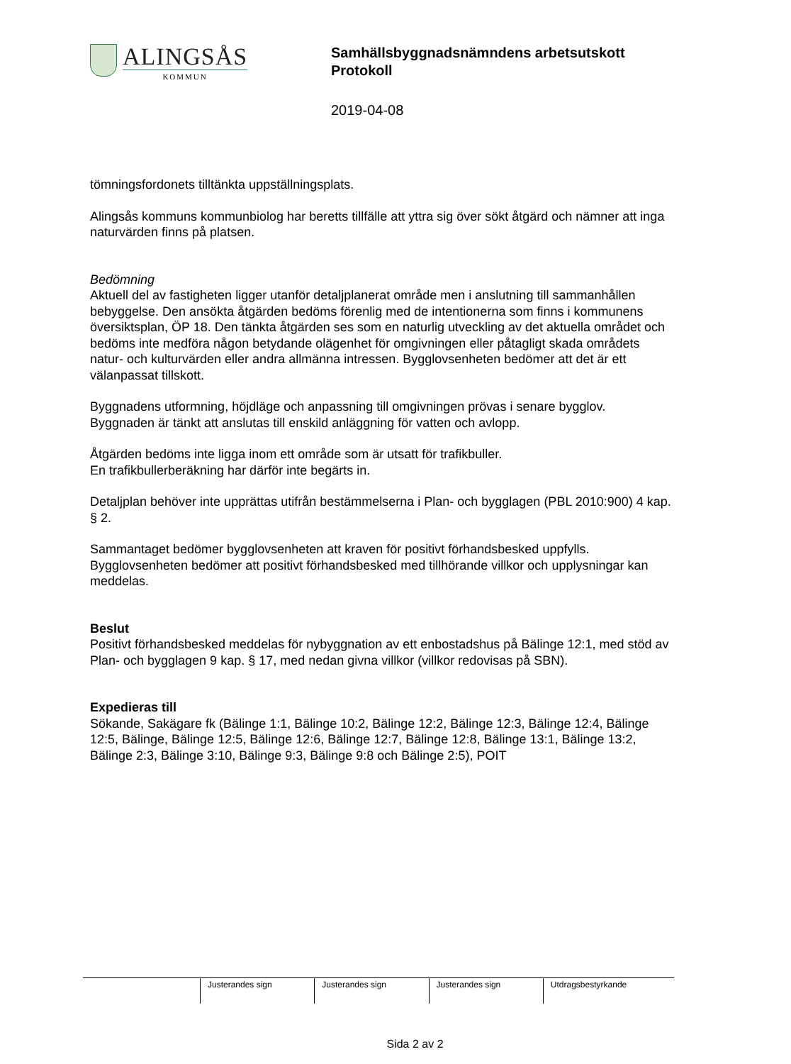ALINGSÅS
KOMMUN
Samhällsbyggnadsnämndens arbetsutskott
Protokoll
2019-04-08
tömningsfordonets tilltänkta uppställningsplats.
Alingsås kommuns kommunbiolog har beretts tillfälle att yttra sig över sökt åtgärd och nämner att inga naturvärden finns på platsen.
Bedömning
Aktuell del av fastigheten ligger utanför detaljplanerat område men i anslutning till sammanhållen bebyggelse. Den ansökta åtgärden bedöms förenlig med de intentionerna som finns i kommunens översiktsplan, ÖP 18. Den tänkta åtgärden ses som en naturlig utveckling av det aktuella området och bedöms inte medföra någon betydande olägenhet för omgivningen eller påtagligt skada områdets natur- och kulturvärden eller andra allmänna intressen. Bygglovsenheten bedömer att det är ett välanpassat tillskott.
Byggnadens utformning, höjdläge och anpassning till omgivningen prövas i senare bygglov. Byggnaden är tänkt att anslutas till enskild anläggning för vatten och avlopp.
Åtgärden bedöms inte ligga inom ett område som är utsatt för trafikbuller.
En trafikbullerberäkning har därför inte begärts in.
Detaljplan behöver inte upprättas utifrån bestämmelserna i Plan- och bygglagen (PBL 2010:900) 4 kap. § 2.
Sammantaget bedömer bygglovsenheten att kraven för positivt förhandsbesked uppfylls. Bygglovsenheten bedömer att positivt förhandsbesked med tillhörande villkor och upplysningar kan meddelas.
Beslut
Positivt förhandsbesked meddelas för nybyggnation av ett enbostadshus på Bälinge 12:1, med stöd av Plan- och bygglagen 9 kap. § 17, med nedan givna villkor (villkor redovisas på SBN).
Expedieras till
Sökande, Sakägare fk (Bälinge 1:1, Bälinge 10:2, Bälinge 12:2, Bälinge 12:3, Bälinge 12:4, Bälinge 12:5, Bälinge, Bälinge 12:5, Bälinge 12:6, Bälinge 12:7, Bälinge 12:8, Bälinge 13:1, Bälinge 13:2, Bälinge 2:3, Bälinge 3:10, Bälinge 9:3, Bälinge 9:8 och Bälinge 2:5), POIT
| | Justerandes sign | Justerandes sign | Justerandes sign | Utdragsbestyrkande |
Sida 2 av 2